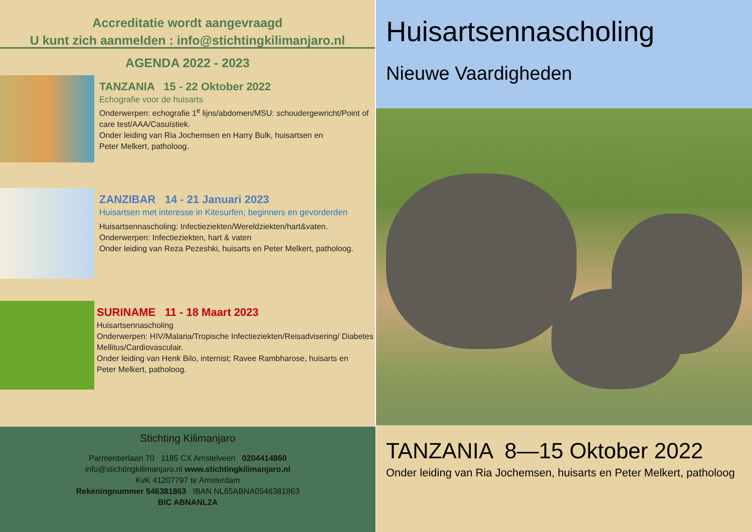Accreditatie wordt aangevraagd
U kunt zich aanmelden : info@stichtingkilimanjaro.nl
AGENDA 2022 - 2023
TANZANIA 15 - 22 Oktober 2022
Echografie voor de huisarts
Onderwerpen: echografie 1<sup>e</sup> lijns/abdomen/MSU: schoudergewricht/Point of care test/AAA/Casuïstiek.
Onder leiding van Ria Jochemsen en Harry Bulk, huisartsen en
Peter Melkert, patholoog.
ZANZIBAR 14 - 21 Januari 2023
Huisartsen met interesse in Kitesurfen; beginners en gevorderden
Huisartsennascholing: Infectieziekten/Wereldziekten/hart&vaten.
Onderwerpen: Infectieziekten, hart & vaten
Onder leiding van Reza Pezeshki, huisarts en Peter Melkert, patholoog.
SURINAME 11 - 18 Maart 2023
Huisartsennascholing
Onderwerpen: HIV/Malaria/Tropische Infectieziekten/Reisadvisering/ Diabetes Mellitus/Cardiovasculair.
Onder leiding van Henk Bilo, internist; Ravee Rambharose, huisarts en
Peter Melkert, patholoog.
Stichting Kilimanjaro
Parmentierlaan 70 1185 CX Amstelveen 0204414860
info@stichtingkilimanjaro.nl www.stichtingkilimanjaro.nl
KvK 41207797 te Amsterdam
Rekeningnummer 546381863 IBAN NL65ABNA0546381863
BIC ABNANL2A
Huisartsennascholing
Nieuwe Vaardigheden
TANZANIA 8—15 Oktober 2022
Onder leiding van Ria Jochemsen, huisarts en Peter Melkert, patholoog